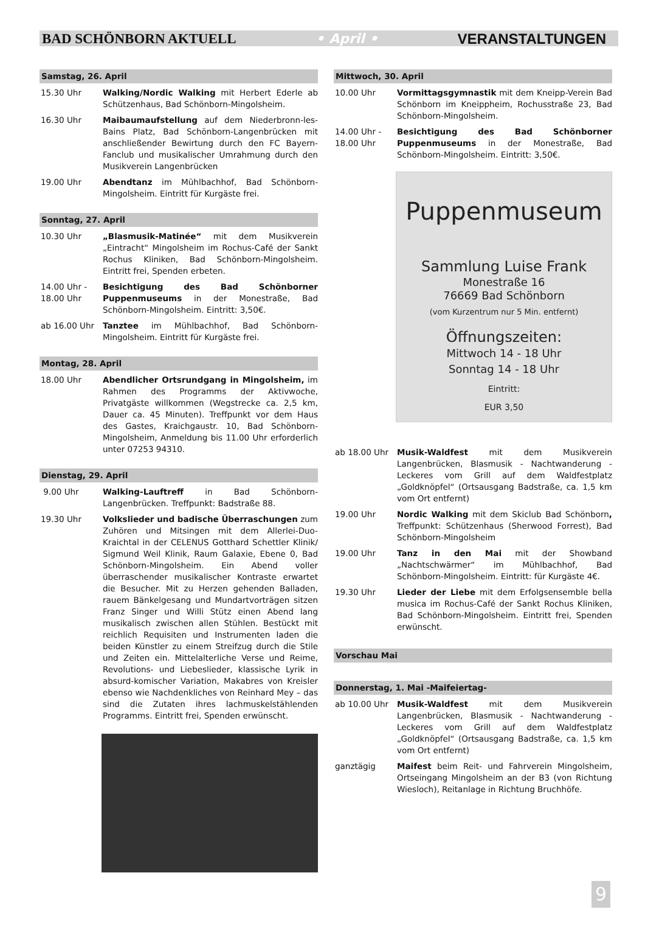BAD SCHÖNBORN AKTUELL • April • VERANSTALTUNGEN
Samstag, 26. April
15.30 Uhr Walking/Nordic Walking mit Herbert Ederle ab Schützenhaus, Bad Schönborn-Mingolsheim.
16.30 Uhr Maibaumaufstellung auf dem Niederbronn-les-Bains Platz, Bad Schönborn-Langenbrücken mit anschließender Bewirtung durch den FC Bayern-Fanclub und musikalischer Umrahmung durch den Musikverein Langenbrücken
19.00 Uhr Abendtanz im Mühlbachhof, Bad Schönborn-Mingolsheim. Eintritt für Kurgäste frei.
Sonntag, 27. April
10.30 Uhr „Blasmusik-Matinée“ mit dem Musikverein „Eintracht“ Mingolsheim im Rochus-Café der Sankt Rochus Kliniken, Bad Schönborn-Mingolsheim. Eintritt frei, Spenden erbeten.
14.00 Uhr -
18.00 Uhr
Besichtigung des Bad Schönborner Puppenmuseums in der Monestraße, Bad Schönborn-Mingolsheim. Eintritt: 3,50€.
ab 16.00 Uhr Tanztee im Mühlbachhof, Bad Schönborn-Mingolsheim. Eintritt für Kurgäste frei.
Montag, 28. April
18.00 Uhr Abendlicher Ortsrundgang in Mingolsheim, im Rahmen des Programms der Aktivwoche, Privatgäste willkommen (Wegstrecke ca. 2,5 km, Dauer ca. 45 Minuten). Treffpunkt vor dem Haus des Gastes, Kraichgaustr. 10, Bad Schönborn-Mingolsheim, Anmeldung bis 11.00 Uhr erforderlich unter 07253 94310.
Dienstag, 29. April
9.00 Uhr Walking-Lauftreff in Bad Schönborn-Langenbrücken. Treffpunkt: Badstraße 88.
19.30 Uhr Volkslieder und badische Überraschungen zum Zuhören und Mitsingen mit dem Allerlei-Duo-Kraichtal in der CELENUS Gotthard Schettler Klinik/ Sigmund Weil Klinik, Raum Galaxie, Ebene 0, Bad Schönborn-Mingolsheim. Ein Abend voller überraschender musikalischer Kontraste erwartet die Besucher. Mit zu Herzen gehenden Balladen, rauem Bänkelgesang und Mundartvorträgen sitzen Franz Singer und Willi Stütz einen Abend lang musikalisch zwischen allen Stühlen. Bestückt mit reichlich Requisiten und Instrumenten laden die beiden Künstler zu einem Streifzug durch die Stile und Zeiten ein. Mittelalterliche Verse und Reime, Revolutions- und Liebeslieder, klassische Lyrik in absurd-komischer Variation, Makabres von Kreisler ebenso wie Nachdenkliches von Reinhard Mey – das sind die Zutaten ihres lachmuskelstählenden Programms. Eintritt frei, Spenden erwünscht.
Mittwoch, 30. April
10.00 Uhr Vormittagsgymnastik mit dem Kneipp-Verein Bad Schönborn im Kneippheim, Rochusstraße 23, Bad Schönborn-Mingolsheim.
14.00 Uhr -
18.00 Uhr
Besichtigung des Bad Schönborner Puppenmuseums in der Monestraße, Bad Schönborn-Mingolsheim. Eintritt: 3,50€.
Puppenmuseum
Sammlung Luise Frank
Monestraße 16
76669 Bad Schönborn
(vom Kurzentrum nur 5 Min. entfernt)
Öffnungszeiten:
Mittwoch 14 - 18 Uhr
Sonntag 14 - 18 Uhr
Eintritt:
EUR 3,50
ab 18.00 Uhr Musik-Waldfest mit dem Musikverein Langenbrücken, Blasmusik - Nachtwanderung - Leckeres vom Grill auf dem Waldfestplatz „Goldknöpfel“ (Ortsausgang Badstraße, ca. 1,5 km vom Ort entfernt)
19.00 Uhr Nordic Walking mit dem Skiclub Bad Schönborn, Treffpunkt: Schützenhaus (Sherwood Forrest), Bad Schönborn-Mingolsheim
19.00 Uhr Tanz in den Mai mit der Showband „Nachtschwärmer“ im Mühlbachhof, Bad Schönborn-Mingolsheim. Eintritt: für Kurgäste 4€.
19.30 Uhr Lieder der Liebe mit dem Erfolgsensemble bella musica im Rochus-Café der Sankt Rochus Kliniken, Bad Schönborn-Mingolsheim. Eintritt frei, Spenden erwünscht.
Vorschau Mai
Donnerstag, 1. Mai -Maifeiertag-
ab 10.00 Uhr Musik-Waldfest mit dem Musikverein Langenbrücken, Blasmusik - Nachtwanderung - Leckeres vom Grill auf dem Waldfestplatz „Goldknöpfel“ (Ortsausgang Badstraße, ca. 1,5 km vom Ort entfernt)
ganztägig Maifest beim Reit- und Fahrverein Mingolsheim, Ortseingang Mingolsheim an der B3 (von Richtung Wiesloch), Reitanlage in Richtung Bruchhöfe.
9